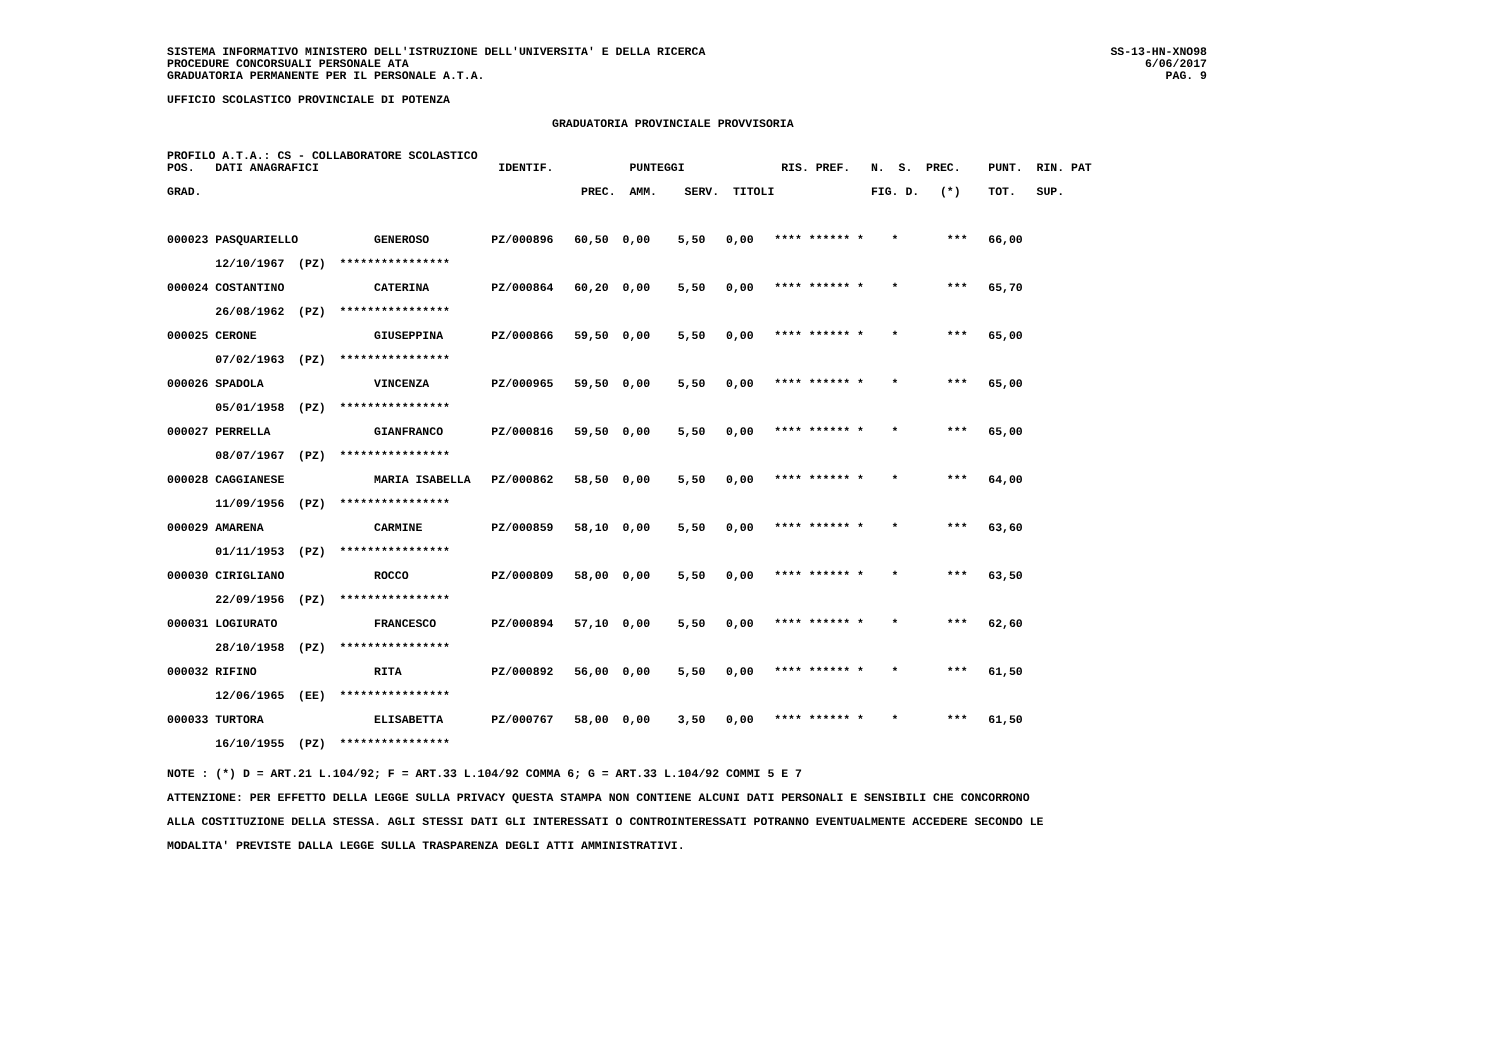SISTEMA INFORMATIVO MINISTERO DELL'ISTRUZIONE DELL'UNIVERSITA' E DELLA RICERCA
PROCEDURE CONCORSUALI PERSONALE ATA
GRADUATORIA PERMANENTE PER IL PERSONALE A.T.A.
SS-13-HN-XNO98
6/06/2017
PAG. 9
UFFICIO SCOLASTICO PROVINCIALE DI POTENZA
GRADUATORIA PROVINCIALE PROVVISORIA
PROFILO A.T.A.: CS - COLLABORATORE SCOLASTICO
| POS. DATI ANAGRAFICI IDENTIF. PUNTEGGI RIS. PREF. N. S. PREC. PUNT. RIN. PAT |
| --- |
| GRAD. PREC. AMM. SERV. TITOLI FIG. D. (*) TOT. SUP. |
| 000023 PASQUARIELLO GENEROSO PZ/000896 60,50 0,00 5,50 0,00 **** ****** * * *** 66,00 |
| 12/10/1967 (PZ) **************** |
| 000024 COSTANTINO CATERINA PZ/000864 60,20 0,00 5,50 0,00 **** ****** * * *** 65,70 |
| 26/08/1962 (PZ) **************** |
| 000025 CERONE GIUSEPPINA PZ/000866 59,50 0,00 5,50 0,00 **** ****** * * *** 65,00 |
| 07/02/1963 (PZ) **************** |
| 000026 SPADOLA VINCENZA PZ/000965 59,50 0,00 5,50 0,00 **** ****** * * *** 65,00 |
| 05/01/1958 (PZ) **************** |
| 000027 PERRELLA GIANFRANCO PZ/000816 59,50 0,00 5,50 0,00 **** ****** * * *** 65,00 |
| 08/07/1967 (PZ) **************** |
| 000028 CAGGIANESE MARIA ISABELLA PZ/000862 58,50 0,00 5,50 0,00 **** ****** * * *** 64,00 |
| 11/09/1956 (PZ) **************** |
| 000029 AMARENA CARMINE PZ/000859 58,10 0,00 5,50 0,00 **** ****** * * *** 63,60 |
| 01/11/1953 (PZ) **************** |
| 000030 CIRIGLIANO ROCCO PZ/000809 58,00 0,00 5,50 0,00 **** ****** * * *** 63,50 |
| 22/09/1956 (PZ) **************** |
| 000031 LOGIURATO FRANCESCO PZ/000894 57,10 0,00 5,50 0,00 **** ****** * * *** 62,60 |
| 28/10/1958 (PZ) **************** |
| 000032 RIFINO RITA PZ/000892 56,00 0,00 5,50 0,00 **** ****** * * *** 61,50 |
| 12/06/1965 (EE) **************** |
| 000033 TURTORA ELISABETTA PZ/000767 58,00 0,00 3,50 0,00 **** ****** * * *** 61,50 |
| 16/10/1955 (PZ) **************** |
NOTE : (*) D = ART.21 L.104/92; F = ART.33 L.104/92 COMMA 6; G = ART.33 L.104/92 COMMI 5 E 7
ATTENZIONE: PER EFFETTO DELLA LEGGE SULLA PRIVACY QUESTA STAMPA NON CONTIENE ALCUNI DATI PERSONALI E SENSIBILI CHE CONCORRONO
ALLA COSTITUZIONE DELLA STESSA. AGLI STESSI DATI GLI INTERESSATI O CONTROINTERESSATI POTRANNO EVENTUALMENTE ACCEDERE SECONDO LE
MODALITA' PREVISTE DALLA LEGGE SULLA TRASPARENZA DEGLI ATTI AMMINISTRATIVI.